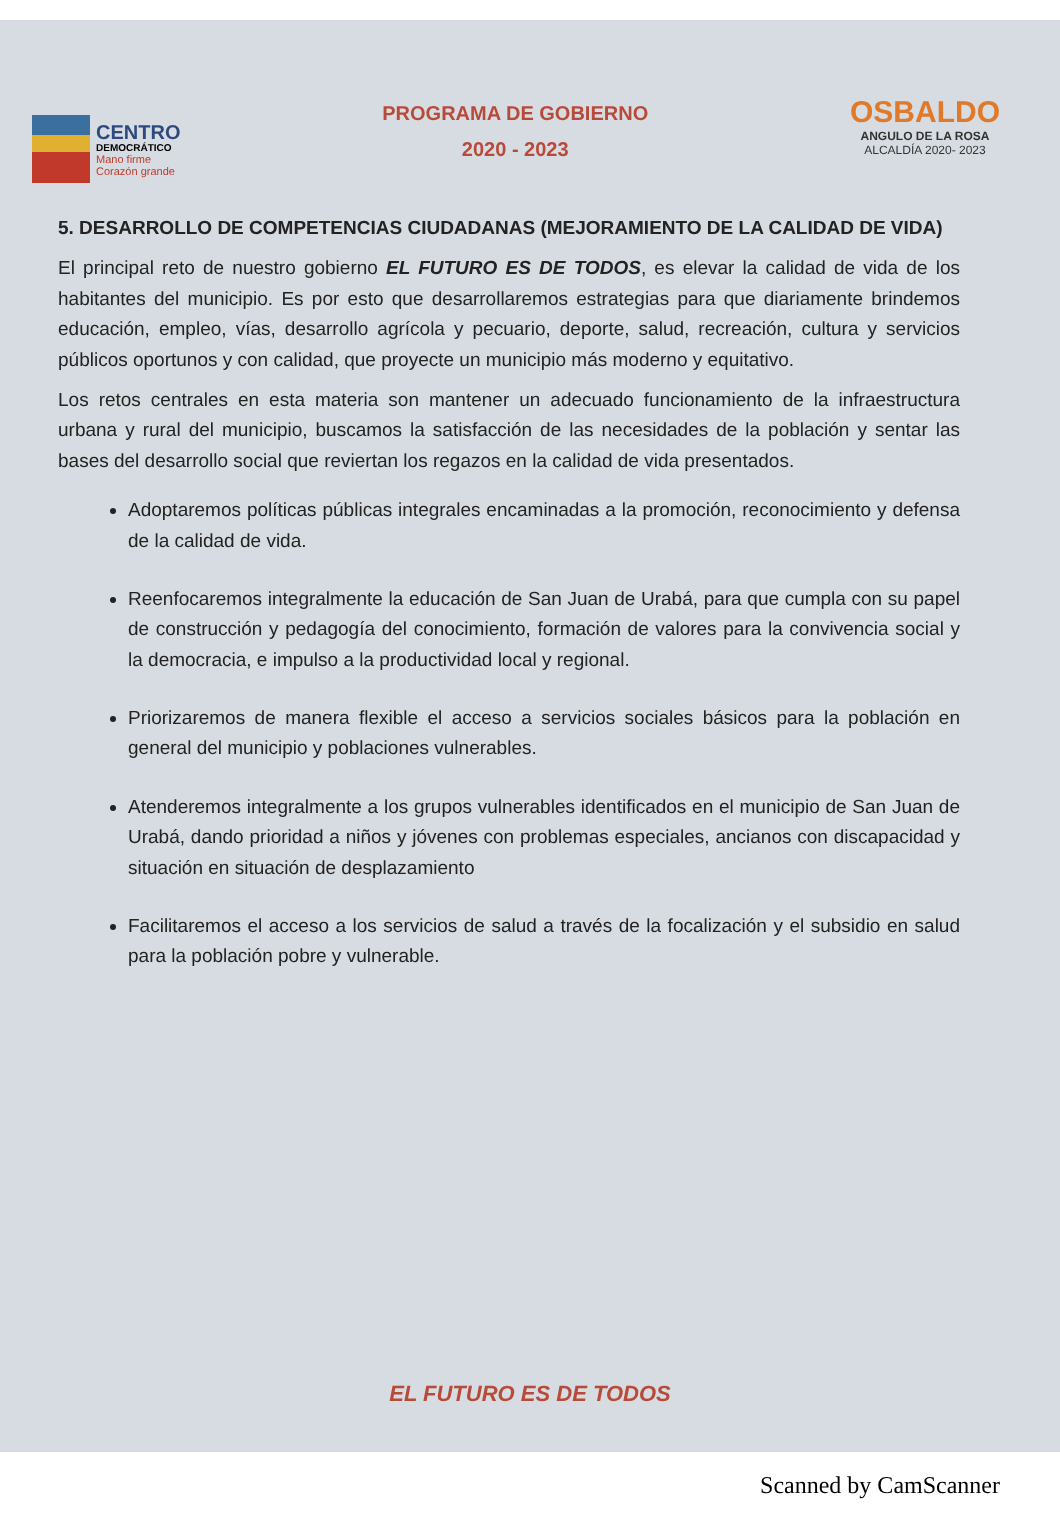CENTRO
DEMOCRÁTICO
Mano firme
Corazón grande
PROGRAMA DE GOBIERNO
2020 - 2023
OSBALDO
ANGULO DE LA ROSA
ALCALDÍA 2020- 2023
5. DESARROLLO DE COMPETENCIAS CIUDADANAS (MEJORAMIENTO DE LA CALIDAD DE VIDA)
El principal reto de nuestro gobierno EL FUTURO ES DE TODOS, es elevar la calidad de vida de los habitantes del municipio. Es por esto que desarrollaremos estrategias para que diariamente brindemos educación, empleo, vías, desarrollo agrícola y pecuario, deporte, salud, recreación, cultura y servicios públicos oportunos y con calidad, que proyecte un municipio más moderno y equitativo.
Los retos centrales en esta materia son mantener un adecuado funcionamiento de la infraestructura urbana y rural del municipio, buscamos la satisfacción de las necesidades de la población y sentar las bases del desarrollo social que reviertan los regazos en la calidad de vida presentados.
Adoptaremos políticas públicas integrales encaminadas a la promoción, reconocimiento y defensa de la calidad de vida.
Reenfocaremos integralmente la educación de San Juan de Urabá, para que cumpla con su papel de construcción y pedagogía del conocimiento, formación de valores para la convivencia social y la democracia, e impulso a la productividad local y regional.
Priorizaremos de manera flexible el acceso a servicios sociales básicos para la población en general del municipio y poblaciones vulnerables.
Atenderemos integralmente a los grupos vulnerables identificados en el municipio de San Juan de Urabá, dando prioridad a niños y jóvenes con problemas especiales, ancianos con discapacidad y situación en situación de desplazamiento
Facilitaremos el acceso a los servicios de salud a través de la focalización y el subsidio en salud para la población pobre y vulnerable.
EL FUTURO ES DE TODOS
Scanned by CamScanner